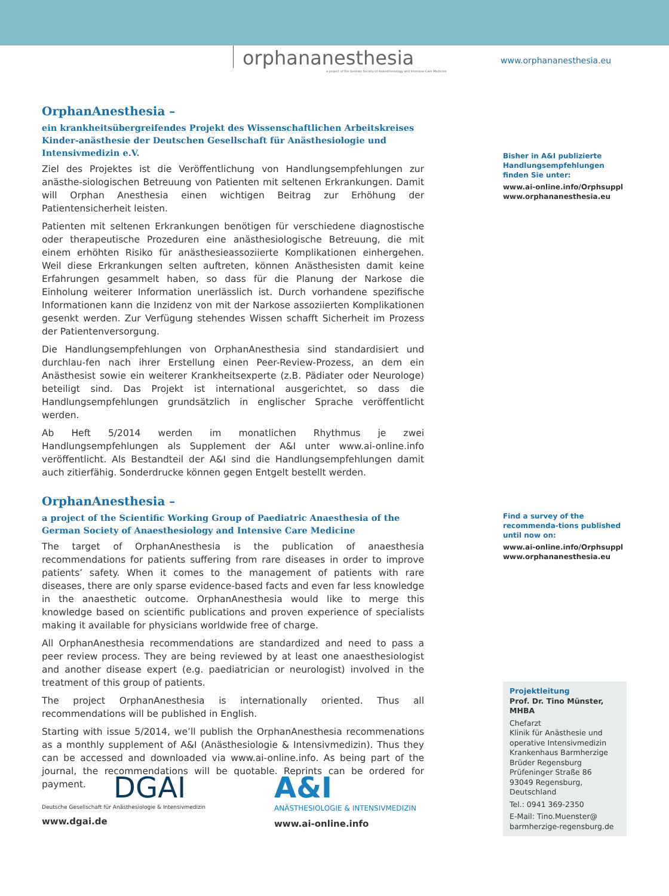orphananesthesia
a project of the German Society of Anaesthesiology and Intensive Care Medicine
www.orphananesthesia.eu
OrphanAnesthesia –
ein krankheitsübergreifendes Projekt des Wissenschaftlichen Arbeitskreises Kinder-anästhesie der Deutschen Gesellschaft für Anästhesiologie und Intensivmedizin e.V.
Ziel des Projektes ist die Veröffentlichung von Handlungsempfehlungen zur anästhe-siologischen Betreuung von Patienten mit seltenen Erkrankungen. Damit will Orphan Anesthesia einen wichtigen Beitrag zur Erhöhung der Patientensicherheit leisten.
Patienten mit seltenen Erkrankungen benötigen für verschiedene diagnostische oder therapeutische Prozeduren eine anästhesiologische Betreuung, die mit einem erhöhten Risiko für anästhesieassoziierte Komplikationen einhergehen. Weil diese Erkrankungen selten auftreten, können Anästhesisten damit keine Erfahrungen gesammelt haben, so dass für die Planung der Narkose die Einholung weiterer Information unerlässlich ist. Durch vorhandene spezifische Informationen kann die Inzidenz von mit der Narkose assoziierten Komplikationen gesenkt werden. Zur Verfügung stehendes Wissen schafft Sicherheit im Prozess der Patientenversorgung.
Die Handlungsempfehlungen von OrphanAnesthesia sind standardisiert und durchlau-fen nach ihrer Erstellung einen Peer-Review-Prozess, an dem ein Anästhesist sowie ein weiterer Krankheitsexperte (z.B. Pädiater oder Neurologe) beteiligt sind. Das Projekt ist international ausgerichtet, so dass die Handlungsempfehlungen grundsätzlich in englischer Sprache veröffentlicht werden.
Ab Heft 5/2014 werden im monatlichen Rhythmus je zwei Handlungsempfehlungen als Supplement der A&I unter www.ai-online.info veröffentlicht. Als Bestandteil der A&I sind die Handlungsempfehlungen damit auch zitierfähig. Sonderdrucke können gegen Entgelt bestellt werden.
OrphanAnesthesia –
a project of the Scientific Working Group of Paediatric Anaesthesia of the German Society of Anaesthesiology and Intensive Care Medicine
The target of OrphanAnesthesia is the publication of anaesthesia recommendations for patients suffering from rare diseases in order to improve patients’ safety. When it comes to the management of patients with rare diseases, there are only sparse evidence-based facts and even far less knowledge in the anaesthetic outcome. OrphanAnesthesia would like to merge this knowledge based on scientific publications and proven experience of specialists making it available for physicians worldwide free of charge.
All OrphanAnesthesia recommendations are standardized and need to pass a peer review process. They are being reviewed by at least one anaesthesiologist and another disease expert (e.g. paediatrician or neurologist) involved in the treatment of this group of patients.
The project OrphanAnesthesia is internationally oriented. Thus all recommendations will be published in English.
Starting with issue 5/2014, we’ll publish the OrphanAnesthesia recommenations as a monthly supplement of A&I (Anästhesiologie & Intensivmedizin). Thus they can be accessed and downloaded via www.ai-online.info. As being part of the journal, the recommendations will be quotable. Reprints can be ordered for payment.
Bisher in A&I publizierte Handlungsempfehlungen finden Sie unter:
www.ai-online.info/Orphsuppl
www.orphananesthesia.eu
Find a survey of the recommenda-tions published until now on:
www.ai-online.info/Orphsuppl
www.orphananesthesia.eu
Projektleitung
Prof. Dr. Tino Münster, MHBA
Chefarzt
Klinik für Anästhesie und operative Intensivmedizin
Krankenhaus Barmherzige Brüder Regensburg
Prüfeninger Straße 86
93049 Regensburg, Deutschland
Tel.: 0941 369-2350
E-Mail: Tino.Muenster@ barmherzige-regensburg.de
DGAI
Deutsche Gesellschaft für Anästhesiologie & Intensivmedizin
www.dgai.de
A&I
ANÄSTHESIOLOGIE & INTENSIVMEDIZIN
www.ai-online.info